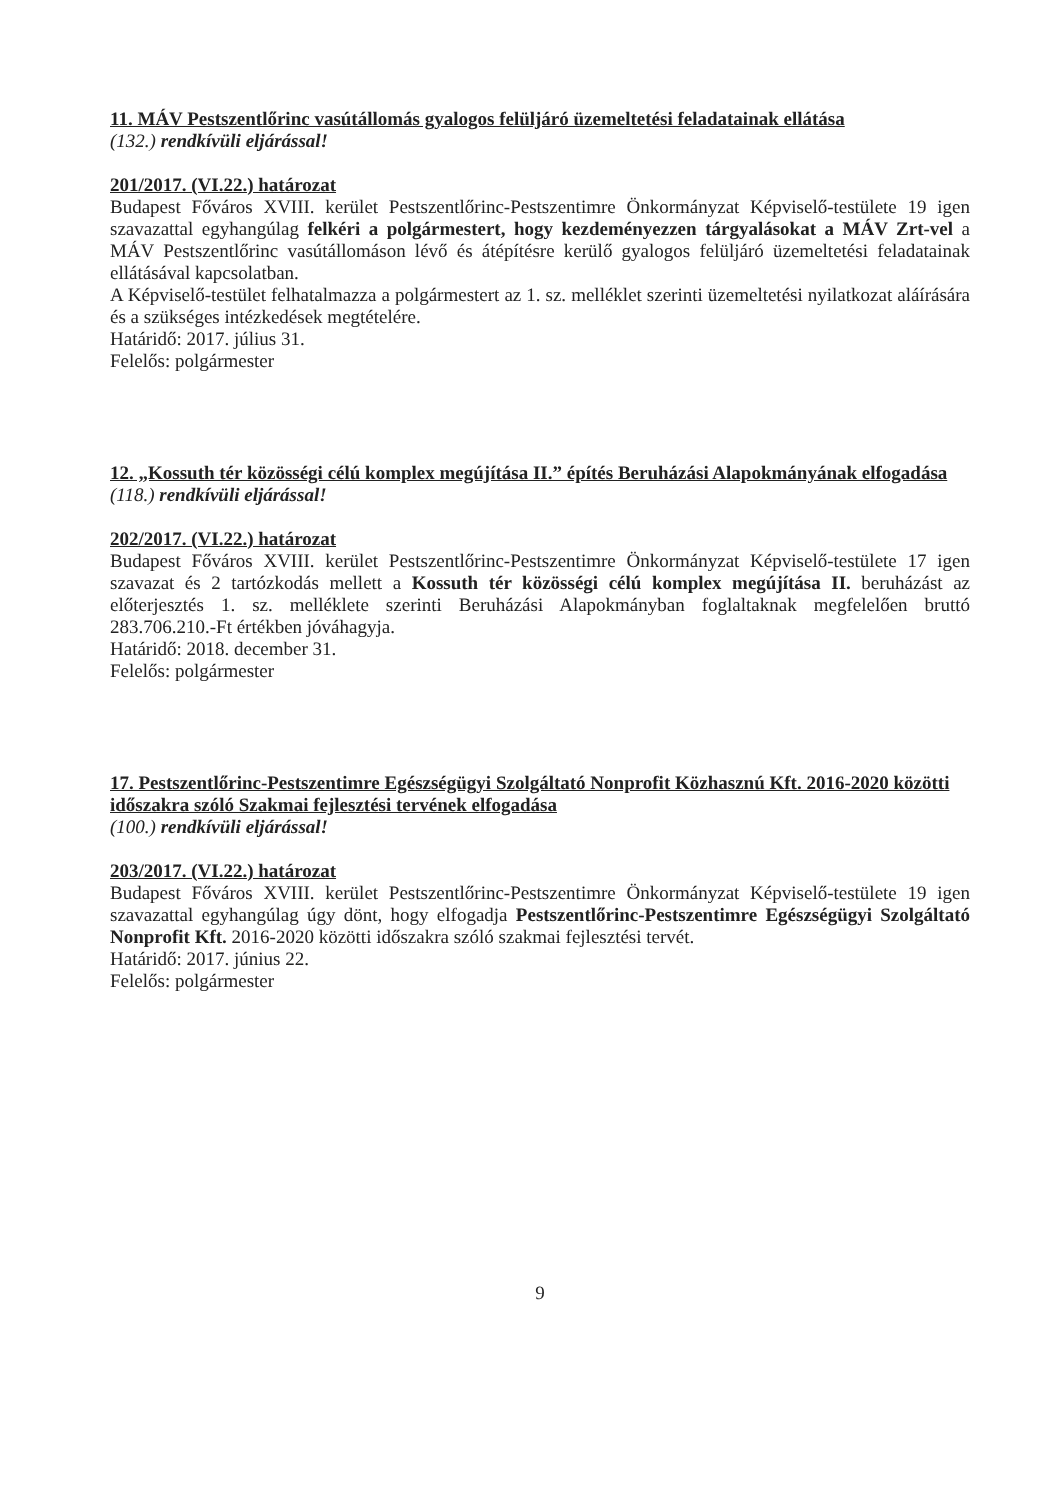11. MÁV Pestszentlőrinc vasútállomás gyalogos felüljáró üzemeltetési feladatainak ellátása
(132.) rendkívüli eljárással!
201/2017. (VI.22.) határozat
Budapest Főváros XVIII. kerület Pestszentlőrinc-Pestszentimre Önkormányzat Képviselő-testülete 19 igen szavazattal egyhangúlag felkéri a polgármestert, hogy kezdeményezzen tárgyalásokat a MÁV Zrt-vel a MÁV Pestszentlőrinc vasútállomáson lévő és átépítésre kerülő gyalogos felüljáró üzemeltetési feladatainak ellátásával kapcsolatban.
A Képviselő-testület felhatalmazza a polgármestert az 1. sz. melléklet szerinti üzemeltetési nyilatkozat aláírására és a szükséges intézkedések megtételére.
Határidő: 2017. július 31.
Felelős: polgármester
12. „Kossuth tér közösségi célú komplex megújítása II.” építés Beruházási Alapokmányának elfogadása
(118.) rendkívüli eljárással!
202/2017. (VI.22.) határozat
Budapest Főváros XVIII. kerület Pestszentlőrinc-Pestszentimre Önkormányzat Képviselő-testülete 17 igen szavazat és 2 tartózkodás mellett a Kossuth tér közösségi célú komplex megújítása II. beruházást az előterjesztés 1. sz. melléklete szerinti Beruházási Alapokmányban foglaltaknak megfelelően bruttó 283.706.210.-Ft értékben jóváhagyja.
Határidő: 2018. december 31.
Felelős: polgármester
17. Pestszentlőrinc-Pestszentimre Egészségügyi Szolgáltató Nonprofit Közhasznú Kft. 2016-2020 közötti időszakra szóló Szakmai fejlesztési tervének elfogadása
(100.) rendkívüli eljárással!
203/2017. (VI.22.) határozat
Budapest Főváros XVIII. kerület Pestszentlőrinc-Pestszentimre Önkormányzat Képviselő-testülete 19 igen szavazattal egyhangúlag úgy dönt, hogy elfogadja Pestszentlőrinc-Pestszentimre Egészségügyi Szolgáltató Nonprofit Kft. 2016-2020 közötti időszakra szóló szakmai fejlesztési tervét.
Határidő: 2017. június 22.
Felelős: polgármester
9